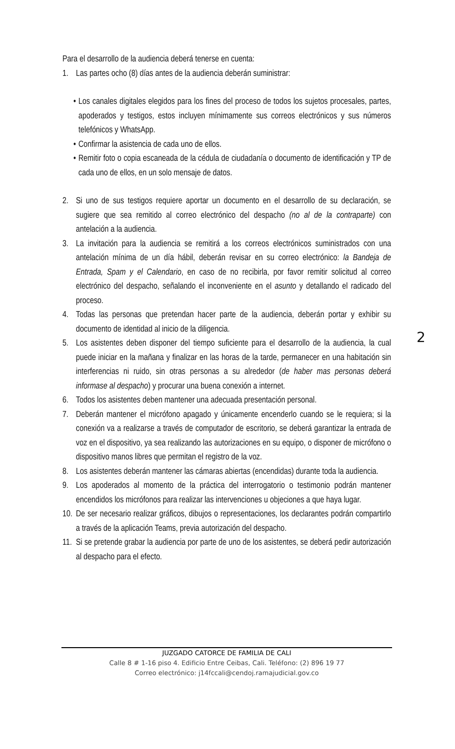Para el desarrollo de la audiencia deberá tenerse en cuenta:
1. Las partes ocho (8) días antes de la audiencia deberán suministrar:
• Los canales digitales elegidos para los fines del proceso de todos los sujetos procesales, partes, apoderados y testigos, estos incluyen mínimamente sus correos electrónicos y sus números telefónicos y WhatsApp.
• Confirmar la asistencia de cada uno de ellos.
• Remitir foto o copia escaneada de la cédula de ciudadanía o documento de identificación y TP de cada uno de ellos, en un solo mensaje de datos.
2. Si uno de sus testigos requiere aportar un documento en el desarrollo de su declaración, se sugiere que sea remitido al correo electrónico del despacho (no al de la contraparte) con antelación a la audiencia.
3. La invitación para la audiencia se remitirá a los correos electrónicos suministrados con una antelación mínima de un día hábil, deberán revisar en su correo electrónico: la Bandeja de Entrada, Spam y el Calendario, en caso de no recibirla, por favor remitir solicitud al correo electrónico del despacho, señalando el inconveniente en el asunto y detallando el radicado del proceso.
4. Todas las personas que pretendan hacer parte de la audiencia, deberán portar y exhibir su documento de identidad al inicio de la diligencia.
5. Los asistentes deben disponer del tiempo suficiente para el desarrollo de la audiencia, la cual puede iniciar en la mañana y finalizar en las horas de la tarde, permanecer en una habitación sin interferencias ni ruido, sin otras personas a su alrededor (de haber mas personas deberá informase al despacho) y procurar una buena conexión a internet.
6. Todos los asistentes deben mantener una adecuada presentación personal.
7. Deberán mantener el micrófono apagado y únicamente encenderlo cuando se le requiera; si la conexión va a realizarse a través de computador de escritorio, se deberá garantizar la entrada de voz en el dispositivo, ya sea realizando las autorizaciones en su equipo, o disponer de micrófono o dispositivo manos libres que permitan el registro de la voz.
8. Los asistentes deberán mantener las cámaras abiertas (encendidas) durante toda la audiencia.
9. Los apoderados al momento de la práctica del interrogatorio o testimonio podrán mantener encendidos los micrófonos para realizar las intervenciones u objeciones a que haya lugar.
10. De ser necesario realizar gráficos, dibujos o representaciones, los declarantes podrán compartirlo a través de la aplicación Teams, previa autorización del despacho.
11. Si se pretende grabar la audiencia por parte de uno de los asistentes, se deberá pedir autorización al despacho para el efecto.
2
JUZGADO CATORCE DE FAMILIA DE CALI
Calle 8 # 1-16 piso 4. Edificio Entre Ceibas, Cali. Teléfono: (2) 896 19 77
Correo electrónico: j14fccali@cendoj.ramajudicial.gov.co